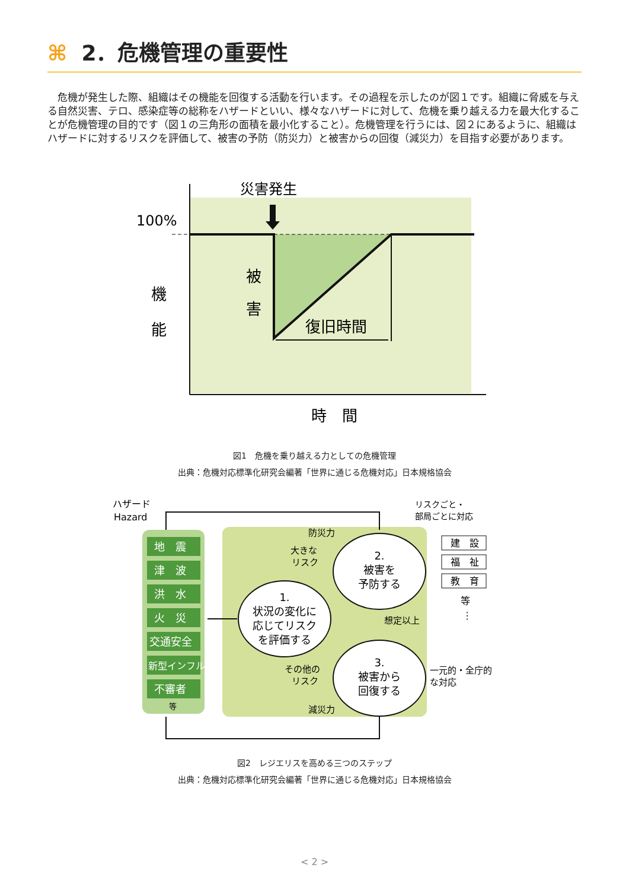⌘ 2．危機管理の重要性
　危機が発生した際、組織はその機能を回復する活動を行います。その過程を示したのが図１です。組織に脅威を与える自然災害、テロ、感染症等の総称をハザードといい、様々なハザードに対して、危機を乗り越える力を最大化することが危機管理の目的です（図１の三角形の面積を最小化すること）。危機管理を行うには、図２にあるように、組織はハザードに対するリスクを評価して、被害の予防（防災力）と被害からの回復（減災力）を目指す必要があります。
災害発生
100%
機
能
被
害
復旧時間
時　間
図1　危機を乗り越える力としての危機管理
出典：危機対応標準化研究会編著「世界に通じる危機対応」日本規格協会
地　震
津　波
洪　水
火　災
交通安全
新型インフル
不審者
等
ハザード
Hazard
リスクごと・
部局ごとに対応
1.
状況の変化に
応じてリスク
を評価する
2.
被害を
予防する
3.
被害から
回復する
防災力
大きな
リスク
想定以上
その他の
リスク
減災力
一元的・全庁的
な対応
建　設
福　祉
教　育
等
⋮
図2　レジエリスを高める三つのステップ
出典：危機対応標準化研究会編著「世界に通じる危機対応」日本規格協会
< 2 >